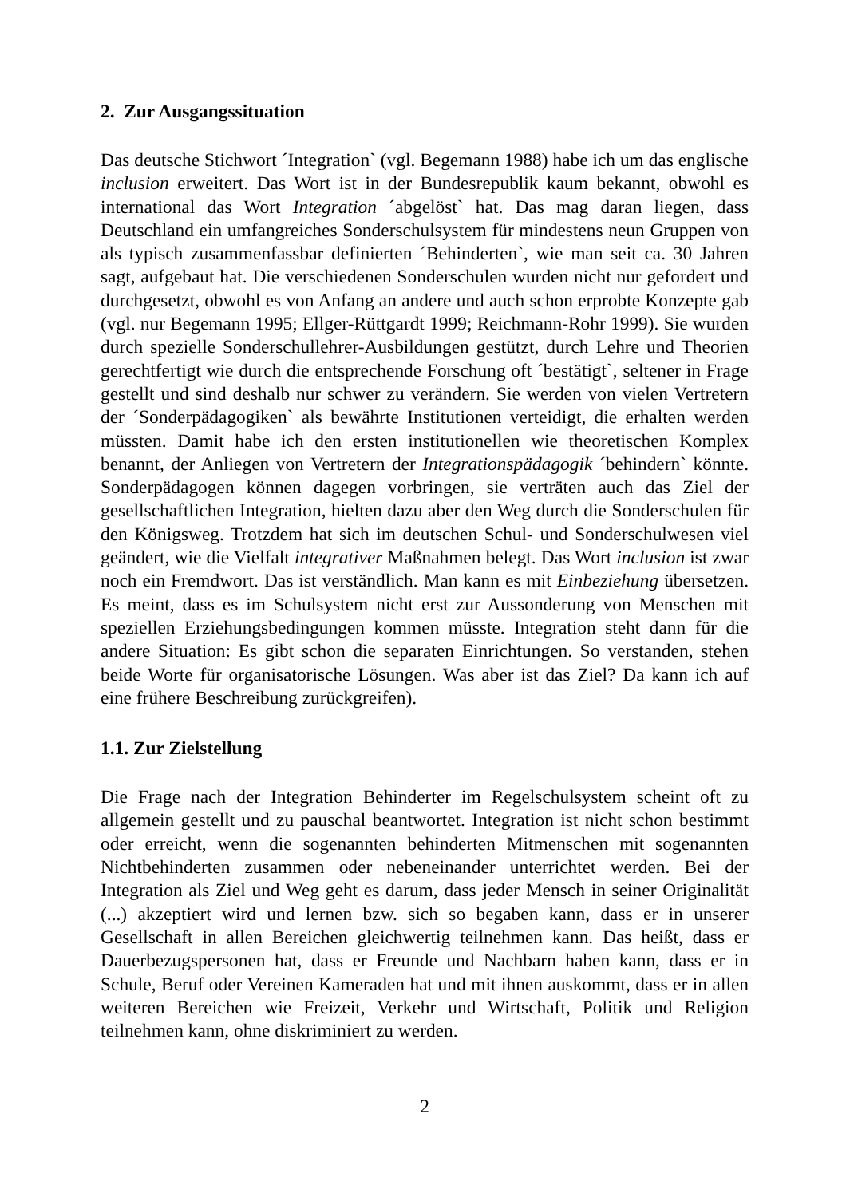2. Zur Ausgangssituation
Das deutsche Stichwort ´Integration` (vgl. Begemann 1988) habe ich um das englische inclusion erweitert. Das Wort ist in der Bundesrepublik kaum bekannt, obwohl es international das Wort Integration ´abgelöst` hat. Das mag daran liegen, dass Deutschland ein umfangreiches Sonderschulsystem für mindestens neun Gruppen von als typisch zusammenfassbar definierten ´Behinderten`, wie man seit ca. 30 Jahren sagt, aufgebaut hat. Die verschiedenen Sonderschulen wurden nicht nur gefordert und durchgesetzt, obwohl es von Anfang an andere und auch schon erprobte Konzepte gab (vgl. nur Begemann 1995; Ellger-Rüttgardt 1999; Reichmann-Rohr 1999). Sie wurden durch spezielle Sonderschullehrer-Ausbildungen gestützt, durch Lehre und Theorien gerechtfertigt wie durch die entsprechende Forschung oft ´bestätigt`, seltener in Frage gestellt und sind deshalb nur schwer zu verändern. Sie werden von vielen Vertretern der ´Sonderpädagogiken` als bewährte Institutionen verteidigt, die erhalten werden müssten. Damit habe ich den ersten institutionellen wie theoretischen Komplex benannt, der Anliegen von Vertretern der Integrationspädagogik ´behindern` könnte. Sonderpädagogen können dagegen vorbringen, sie verträten auch das Ziel der gesellschaftlichen Integration, hielten dazu aber den Weg durch die Sonderschulen für den Königsweg. Trotzdem hat sich im deutschen Schul- und Sonderschulwesen viel geändert, wie die Vielfalt integrativer Maßnahmen belegt. Das Wort inclusion ist zwar noch ein Fremdwort. Das ist verständlich. Man kann es mit Einbeziehung übersetzen. Es meint, dass es im Schulsystem nicht erst zur Aussonderung von Menschen mit speziellen Erziehungsbedingungen kommen müsste. Integration steht dann für die andere Situation: Es gibt schon die separaten Einrichtungen. So verstanden, stehen beide Worte für organisatorische Lösungen. Was aber ist das Ziel? Da kann ich auf eine frühere Beschreibung zurückgreifen).
1.1. Zur Zielstellung
Die Frage nach der Integration Behinderter im Regelschulsystem scheint oft zu allgemein gestellt und zu pauschal beantwortet. Integration ist nicht schon bestimmt oder erreicht, wenn die sogenannten behinderten Mitmenschen mit sogenannten Nichtbehinderten zusammen oder nebeneinander unterrichtet werden. Bei der Integration als Ziel und Weg geht es darum, dass jeder Mensch in seiner Originalität (...) akzeptiert wird und lernen bzw. sich so begaben kann, dass er in unserer Gesellschaft in allen Bereichen gleichwertig teilnehmen kann. Das heißt, dass er Dauerbezugspersonen hat, dass er Freunde und Nachbarn haben kann, dass er in Schule, Beruf oder Vereinen Kameraden hat und mit ihnen auskommt, dass er in allen weiteren Bereichen wie Freizeit, Verkehr und Wirtschaft, Politik und Religion teilnehmen kann, ohne diskriminiert zu werden.
2